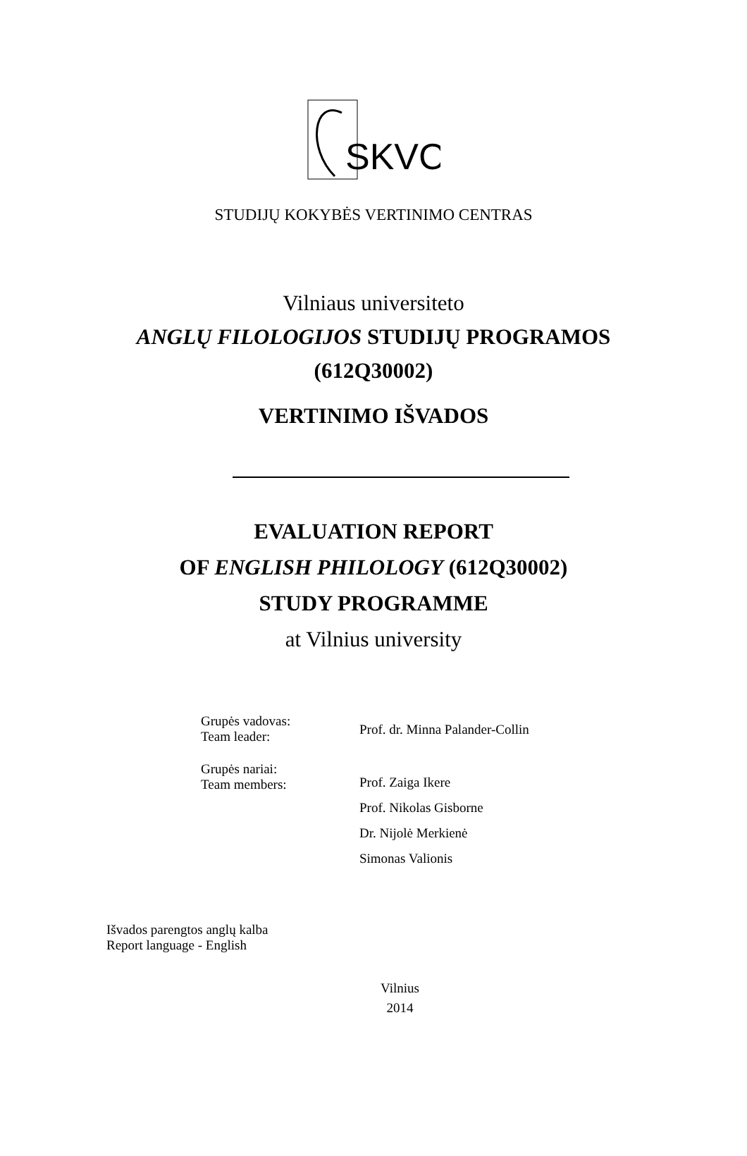SKVC
STUDIJŲ KOKYBĖS VERTINIMO CENTRAS
Vilniaus universiteto
ANGLŲ FILOLOGIJOS STUDIJŲ PROGRAMOS
(612Q30002)
VERTINIMO IŠVADOS
EVALUATION REPORT
OF ENGLISH PHILOLOGY (612Q30002)
STUDY PROGRAMME
at Vilnius university
| Grupės vadovas: Team leader: | Prof. dr. Minna Palander-Collin |
| Grupės nariai: Team members: | Prof. Zaiga Ikere Prof. Nikolas Gisborne Dr. Nijolė Merkienė Simonas Valionis |
Išvados parengtos anglų kalba
Report language - English
Vilnius
2014